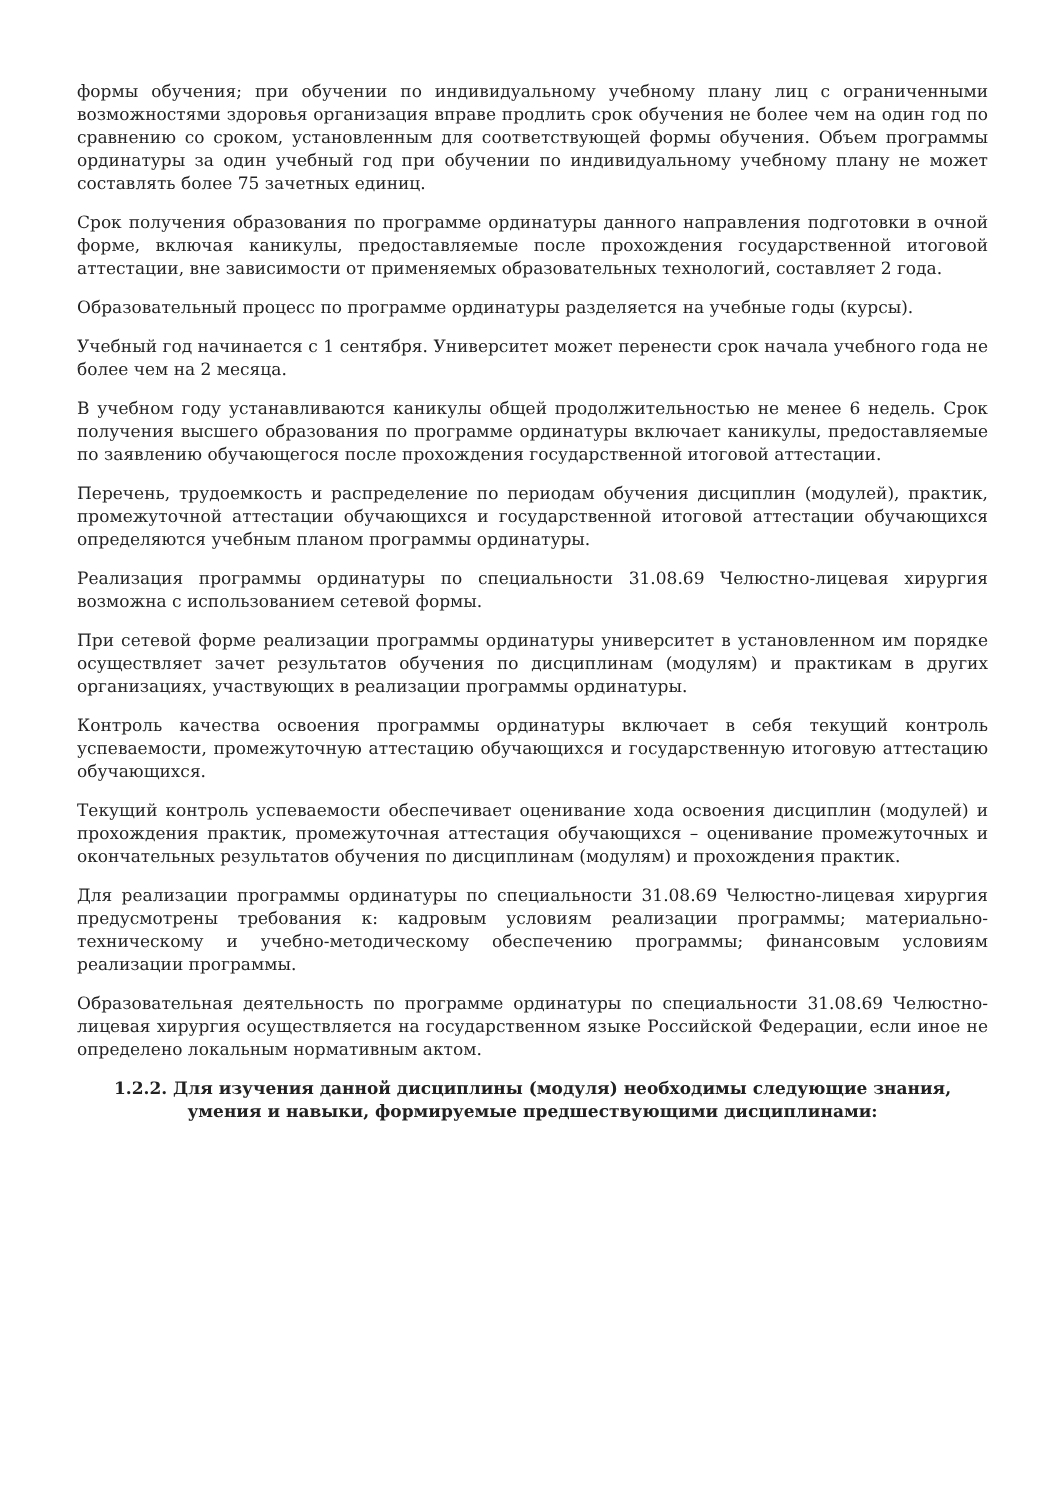формы обучения; при обучении по индивидуальному учебному плану лиц с ограниченными возможностями здоровья организация вправе продлить срок обучения не более чем на один год по сравнению со сроком, установленным для соответствующей формы обучения. Объем программы ординатуры за один учебный год при обучении по индивидуальному учебному плану не может составлять более 75 зачетных единиц.
Срок получения образования по программе ординатуры данного направления подготовки в очной форме, включая каникулы, предоставляемые после прохождения государственной итоговой аттестации, вне зависимости от применяемых образовательных технологий, составляет 2 года.
Образовательный процесс по программе ординатуры разделяется на учебные годы (курсы).
Учебный год начинается с 1 сентября. Университет может перенести срок начала учебного года не более чем на 2 месяца.
В учебном году устанавливаются каникулы общей продолжительностью не менее 6 недель. Срок получения высшего образования по программе ординатуры включает каникулы, предоставляемые по заявлению обучающегося после прохождения государственной итоговой аттестации.
Перечень, трудоемкость и распределение по периодам обучения дисциплин (модулей), практик, промежуточной аттестации обучающихся и государственной итоговой аттестации обучающихся определяются учебным планом программы ординатуры.
Реализация программы ординатуры по специальности 31.08.69 Челюстно-лицевая хирургия возможна с использованием сетевой формы.
При сетевой форме реализации программы ординатуры университет в установленном им порядке осуществляет зачет результатов обучения по дисциплинам (модулям) и практикам в других организациях, участвующих в реализации программы ординатуры.
Контроль качества освоения программы ординатуры включает в себя текущий контроль успеваемости, промежуточную аттестацию обучающихся и государственную итоговую аттестацию обучающихся.
Текущий контроль успеваемости обеспечивает оценивание хода освоения дисциплин (модулей) и прохождения практик, промежуточная аттестация обучающихся – оценивание промежуточных и окончательных результатов обучения по дисциплинам (модулям) и прохождения практик.
Для реализации программы ординатуры по специальности 31.08.69 Челюстно-лицевая хирургия предусмотрены требования к: кадровым условиям реализации программы; материально-техническому и учебно-методическому обеспечению программы; финансовым условиям реализации программы.
Образовательная деятельность по программе ординатуры по специальности 31.08.69 Челюстно-лицевая хирургия осуществляется на государственном языке Российской Федерации, если иное не определено локальным нормативным актом.
1.2.2. Для изучения данной дисциплины (модуля) необходимы следующие знания, умения и навыки, формируемые предшествующими дисциплинами: